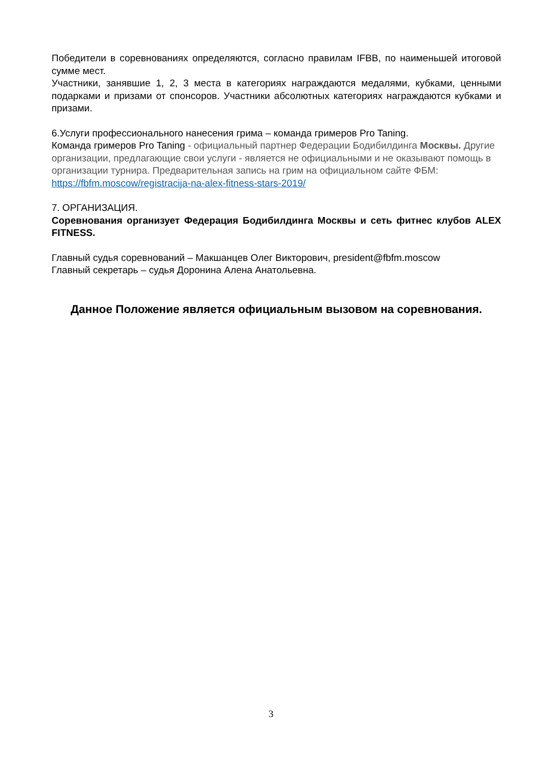Победители в соревнованиях определяются, согласно правилам IFBB, по наименьшей итоговой сумме мест.
Участники, занявшие 1, 2, 3 места в категориях награждаются медалями, кубками, ценными подарками и призами от спонсоров. Участники абсолютных категориях награждаются кубками и призами.
6.Услуги профессионального нанесения грима – команда гримеров Pro Taning.
Команда гримеров Pro Taning - официальный партнер Федерации Бодибилдинга Москвы. Другие организации, предлагающие свои услуги - является не официальными и не оказывают помощь в организации турнира. Предварительная запись на грим на официальном сайте ФБМ:
https://fbfm.moscow/registracija-na-alex-fitness-stars-2019/
7. ОРГАНИЗАЦИЯ.
Соревнования организует Федерация Бодибилдинга Москвы и сеть фитнес клубов ALEX FITNESS.
Главный судья соревнований – Макшанцев Олег Викторович, president@fbfm.moscow
Главный секретарь – судья Доронина Алена Анатольевна.
Данное Положение является официальным вызовом на соревнования.
3